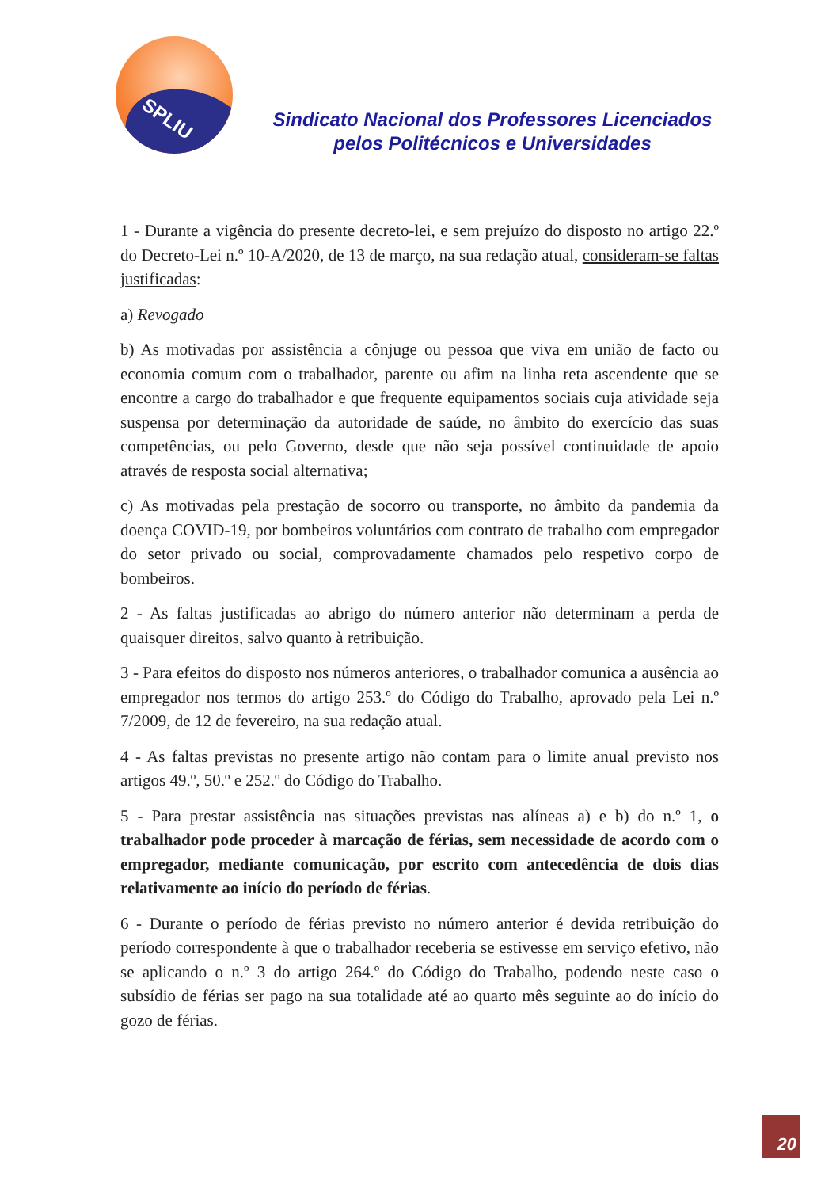SPLIU
Sindicato Nacional dos Professores Licenciados
pelos Politécnicos e Universidades
1 - Durante a vigência do presente decreto-lei, e sem prejuízo do disposto no artigo 22.º do Decreto-Lei n.º 10-A/2020, de 13 de março, na sua redação atual, consideram-se faltas justificadas:
a) Revogado
b) As motivadas por assistência a cônjuge ou pessoa que viva em união de facto ou economia comum com o trabalhador, parente ou afim na linha reta ascendente que se encontre a cargo do trabalhador e que frequente equipamentos sociais cuja atividade seja suspensa por determinação da autoridade de saúde, no âmbito do exercício das suas competências, ou pelo Governo, desde que não seja possível continuidade de apoio através de resposta social alternativa;
c) As motivadas pela prestação de socorro ou transporte, no âmbito da pandemia da doença COVID-19, por bombeiros voluntários com contrato de trabalho com empregador do setor privado ou social, comprovadamente chamados pelo respetivo corpo de bombeiros.
2 - As faltas justificadas ao abrigo do número anterior não determinam a perda de quaisquer direitos, salvo quanto à retribuição.
3 - Para efeitos do disposto nos números anteriores, o trabalhador comunica a ausência ao empregador nos termos do artigo 253.º do Código do Trabalho, aprovado pela Lei n.º 7/2009, de 12 de fevereiro, na sua redação atual.
4 - As faltas previstas no presente artigo não contam para o limite anual previsto nos artigos 49.º, 50.º e 252.º do Código do Trabalho.
5 - Para prestar assistência nas situações previstas nas alíneas a) e b) do n.º 1, o trabalhador pode proceder à marcação de férias, sem necessidade de acordo com o empregador, mediante comunicação, por escrito com antecedência de dois dias relativamente ao início do período de férias.
6 - Durante o período de férias previsto no número anterior é devida retribuição do período correspondente à que o trabalhador receberia se estivesse em serviço efetivo, não se aplicando o n.º 3 do artigo 264.º do Código do Trabalho, podendo neste caso o subsídio de férias ser pago na sua totalidade até ao quarto mês seguinte ao do início do gozo de férias.
20